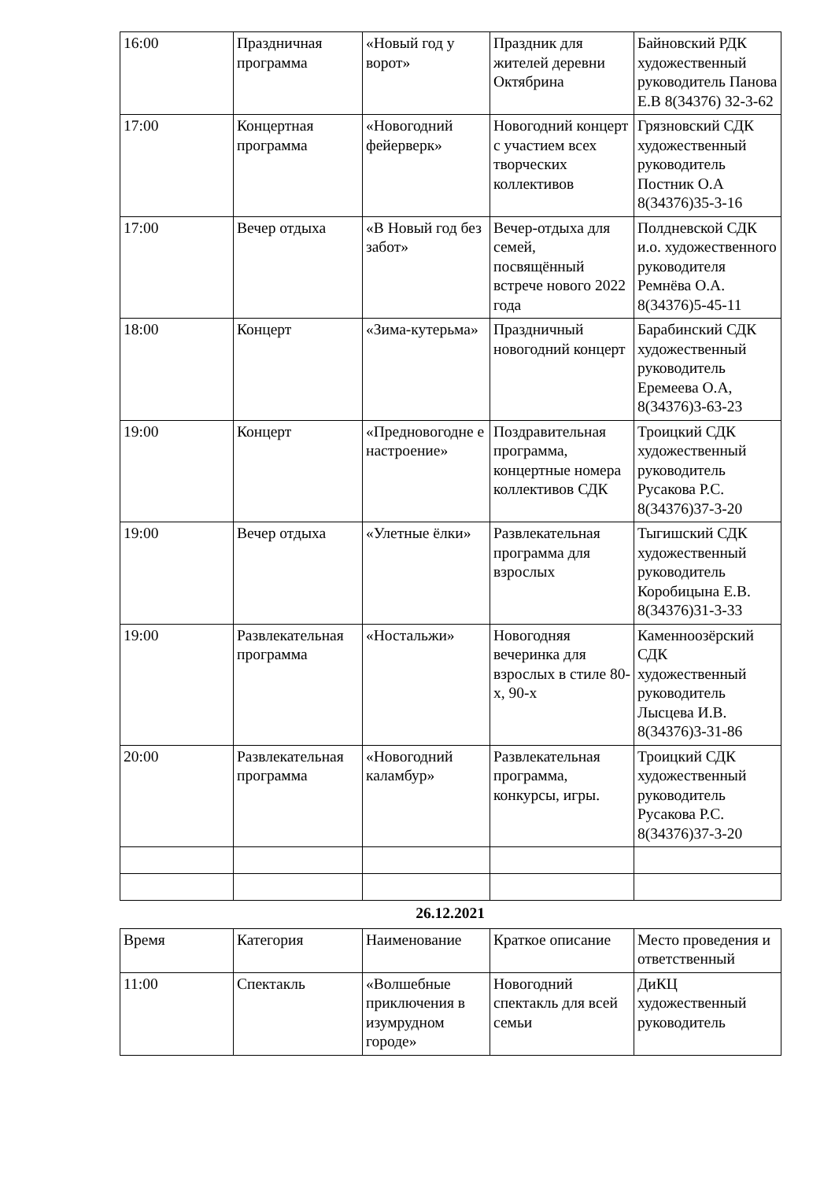| 16:00 | Праздничная программа | «Новый год у ворот» | Праздник для жителей деревни Октябрина | Байновский РДК художественный руководитель Панова Е.В 8(34376) 32-3-62 |
| 17:00 | Концертная программа | «Новогодний фейерверк» | Новогодний концерт с участием всех творческих коллективов | Грязновский СДК художественный руководитель Постник О.А 8(34376)35-3-16 |
| 17:00 | Вечер отдыха | «В Новый год без забот» | Вечер-отдыха для семей, посвящённый встрече нового 2022 года | Полдневской СДК и.о. художественного руководителя Ремнёва О.А. 8(34376)5-45-11 |
| 18:00 | Концерт | «Зима-кутерьма» | Праздничный новогодний концерт | Барабинский СДК художественный руководитель Еремеева О.А, 8(34376)3-63-23 |
| 19:00 | Концерт | «Предновогодне е настроение» | Поздравительная программа, концертные номера коллективов СДК | Троицкий СДК художественный руководитель Русакова Р.С. 8(34376)37-3-20 |
| 19:00 | Вечер отдыха | «Улетные ёлки» | Развлекательная программа для взрослых | Тыгишский СДК художественный руководитель Коробицына Е.В. 8(34376)31-3-33 |
| 19:00 | Развлекательная программа | «Ностальжи» | Новогодняя вечеринка для взрослых в стиле 80-х, 90-х | Каменноозёрский СДК художественный руководитель Лысцева И.В. 8(34376)3-31-86 |
| 20:00 | Развлекательная программа | «Новогодний каламбур» | Развлекательная программа, конкурсы, игры. | Троицкий СДК художественный руководитель Русакова Р.С. 8(34376)37-3-20 |
26.12.2021
| Время | Категория | Наименование | Краткое описание | Место проведения и ответственный |
| --- | --- | --- | --- | --- |
| 11:00 | Спектакль | «Волшебные приключения в изумрудном городе» | Новогодний спектакль для всей семьи | ДиКЦ художественный руководитель |